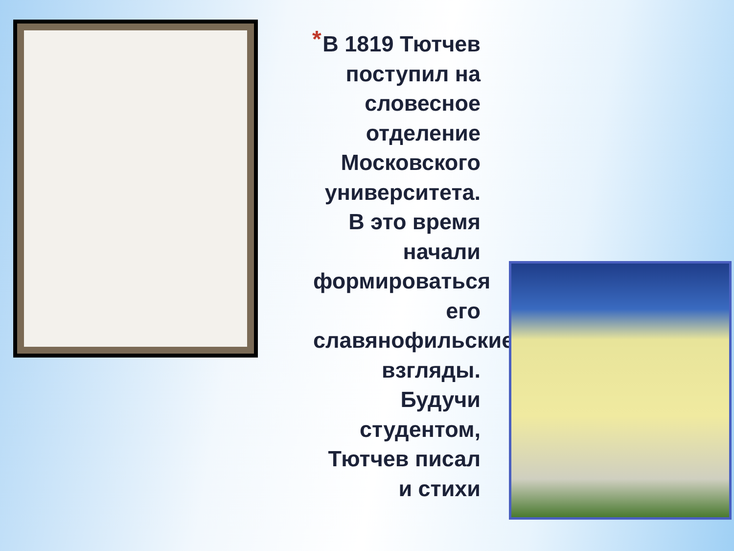*
В 1819 Тютчев поступил на словесное отделение Московского университета. В это время начали формироваться его славянофильские взгляды. Будучи студентом, Тютчев писал и стихи